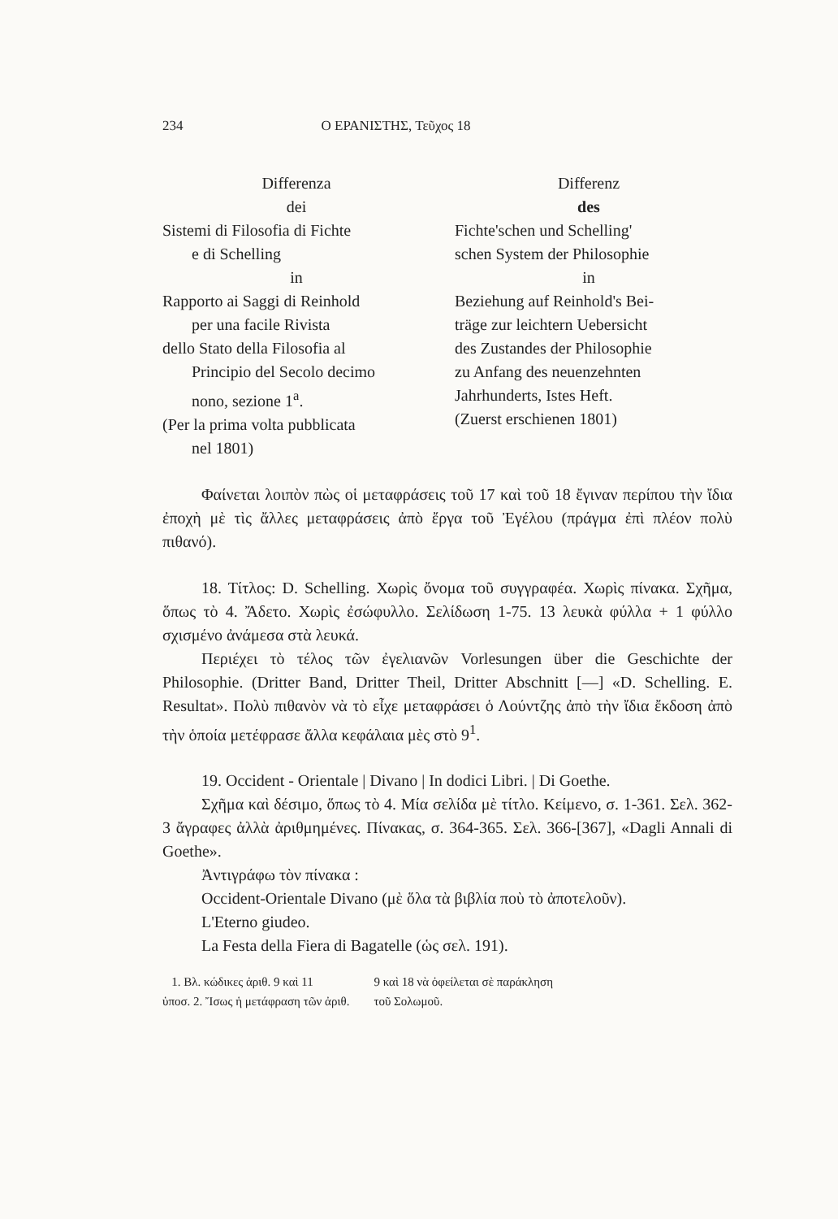234 Ο ΕΡΑΝΙΣΤΗΣ, Τεῦχος 18
Differenza
dei
Sistemi di Filosofia di Fichte
e di Schelling
in
Rapporto ai Saggi di Reinhold
per una facile Rivista
dello Stato della Filosofia al
Principio del Secolo decimo
nono, sezione 1<sup>a</sup>.
(Per la prima volta pubblicata
nel 1801)
Differenz
des
Fichte'schen und Schelling'
schen System der Philosophie
in
Beziehung auf Reinhold's Bei-
träge zur leichtern Uebersicht
des Zustandes der Philosophie
zu Anfang des neuenzehnten
Jahrhunderts, Istes Heft.
(Zuerst erschienen 1801)
Φαίνεται λοιπὸν πὼς οἱ μεταφράσεις τοῦ 17 καὶ τοῦ 18 ἔγιναν περίπου τὴν ἴδια ἐποχὴ μὲ τὶς ἄλλες μεταφράσεις ἀπὸ ἔργα τοῦ Ἐγέλου (πράγμα ἐπὶ πλέον πολὺ πιθανό).
18. Τίτλος: D. Schelling. Χωρὶς ὄνομα τοῦ συγγραφέα. Χωρὶς πίνακα. Σχῆμα, ὅπως τὸ 4. Ἄδετο. Χωρὶς ἐσώφυλλο. Σελίδωση 1-75. 13 λευκὰ φύλλα + 1 φύλλο σχισμένο ἀνάμεσα στὰ λευκά.
Περιέχει τὸ τέλος τῶν ἐγελιανῶν Vorlesungen über die Geschichte der Philosophie. (Dritter Band, Dritter Theil, Dritter Abschnitt [—] «D. Schelling. E. Resultat». Πολὺ πιθανὸν νὰ τὸ εἶχε μεταφράσει ὁ Λούντζης ἀπὸ τὴν ἴδια ἔκδοση ἀπὸ τὴν ὁποία μετέφρασε ἄλλα κεφάλαια μὲς στὸ 9<sup>1</sup>.
19. Occident - Orientale | Divano | In dodici Libri. | Di Goethe.
Σχῆμα καὶ δέσιμο, ὅπως τὸ 4. Μία σελίδα μὲ τίτλο. Κείμενο, σ. 1-361. Σελ. 362-3 ἄγραφες ἀλλὰ ἀριθμημένες. Πίνακας, σ. 364-365. Σελ. 366-[367], «Dagli Annali di Goethe».
Ἀντιγράφω τὸν πίνακα :
Occident-Orientale Divano (μὲ ὅλα τὰ βιβλία ποὺ τὸ ἀποτελοῦν).
L'Eterno giudeo.
La Festa della Fiera di Bagatelle (ὡς σελ. 191).
1. Βλ. κώδικες ἀριθ. 9 καὶ 11
ὑποσ. 2. Ἴσως ἡ μετάφραση τῶν ἀριθ.
9 καὶ 18 νὰ ὀφείλεται σὲ παράκληση
τοῦ Σολωμοῦ.